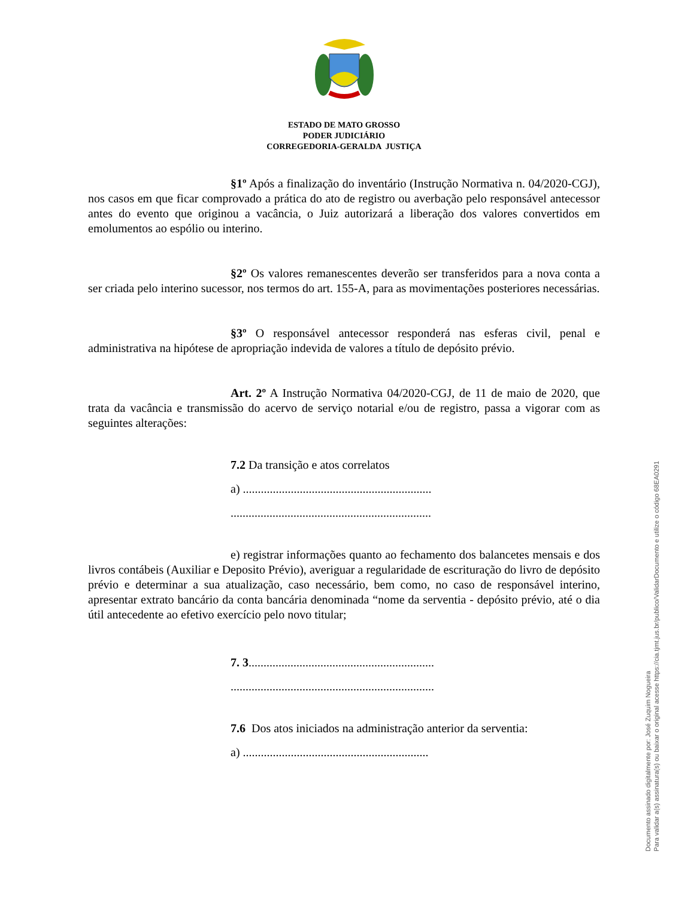ESTADO DE MATO GROSSO
PODER JUDICIÁRIO
CORREGEDORIA-GERALDA JUSTIÇA
§1º Após a finalização do inventário (Instrução Normativa n. 04/2020-CGJ), nos casos em que ficar comprovado a prática do ato de registro ou averbação pelo responsável antecessor antes do evento que originou a vacância, o Juiz autorizará a liberação dos valores convertidos em emolumentos ao espólio ou interino.
§2º Os valores remanescentes deverão ser transferidos para a nova conta a ser criada pelo interino sucessor, nos termos do art. 155-A, para as movimentações posteriores necessárias.
§3º O responsável antecessor responderá nas esferas civil, penal e administrativa na hipótese de apropriação indevida de valores a título de depósito prévio.
Art. 2º A Instrução Normativa 04/2020-CGJ, de 11 de maio de 2020, que trata da vacância e transmissão do acervo de serviço notarial e/ou de registro, passa a vigorar com as seguintes alterações:
7.2 Da transição e atos correlatos
a) ...............................................................
...................................................................
e) registrar informações quanto ao fechamento dos balancetes mensais e dos livros contábeis (Auxiliar e Deposito Prévio), averiguar a regularidade de escrituração do livro de depósito prévio e determinar a sua atualização, caso necessário, bem como, no caso de responsável interino, apresentar extrato bancário da conta bancária denominada “nome da serventia - depósito prévio, até o dia útil antecedente ao efetivo exercício pelo novo titular;
7. 3..............................................................
....................................................................
7.6 Dos atos iniciados na administração anterior da serventia:
a) ..............................................................
Documento assinado digitalmente por: José Zuquim Nogueira
Para validar a(s) assinatura(s) ou baixar o original acesse https://cia.tjmt.jus.br/publico/ValidarDocumento e utilize o código 68EA0291